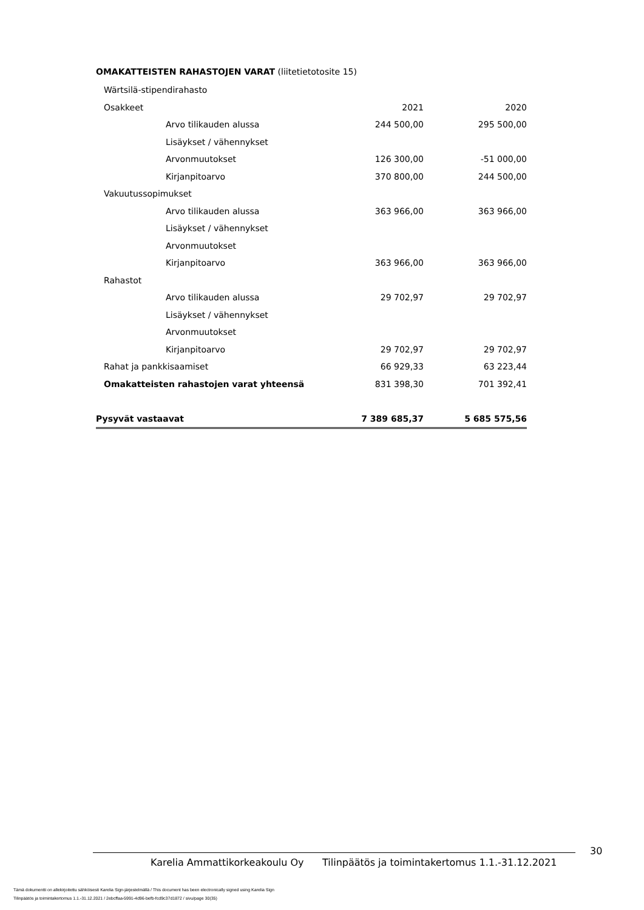OMAKATTEISTEN RAHASTOJEN VARAT (liitetietotosite 15)
| Wärtsilä-stipendirahasto | | |
| Osakkeet | 2021 | 2020 |
| Arvo tilikauden alussa | 244 500,00 | 295 500,00 |
| Lisäykset / vähennykset | | |
| Arvonmuutokset | 126 300,00 | -51 000,00 |
| Kirjanpitoarvo | 370 800,00 | 244 500,00 |
| Vakuutussopimukset | | |
| Arvo tilikauden alussa | 363 966,00 | 363 966,00 |
| Lisäykset / vähennykset | | |
| Arvonmuutokset | | |
| Kirjanpitoarvo | 363 966,00 | 363 966,00 |
| Rahastot | | |
| Arvo tilikauden alussa | 29 702,97 | 29 702,97 |
| Lisäykset / vähennykset | | |
| Arvonmuutokset | | |
| Kirjanpitoarvo | 29 702,97 | 29 702,97 |
| Rahat ja pankkisaamiset | 66 929,33 | 63 223,44 |
| Omakatteisten rahastojen varat yhteensä | 831 398,30 | 701 392,41 |
| Pysyvät vastaavat | 7 389 685,37 | 5 685 575,56 |
30
Karelia Ammattikorkeakoulu Oy Tilinpäätös ja toimintakertomus 1.1.-31.12.2021
Tämä dokumentti on allekirjoitettu sähköisesti Karelia Sign-järjestelmällä / This document has been electronically signed using Karelia Sign
Tilinpäätös ja toimintakertomus 1.1.-31.12.2021 / 2ebcffaa-5991-4d96-befb-fcd9c37d1872 / sivu/page 30(35)